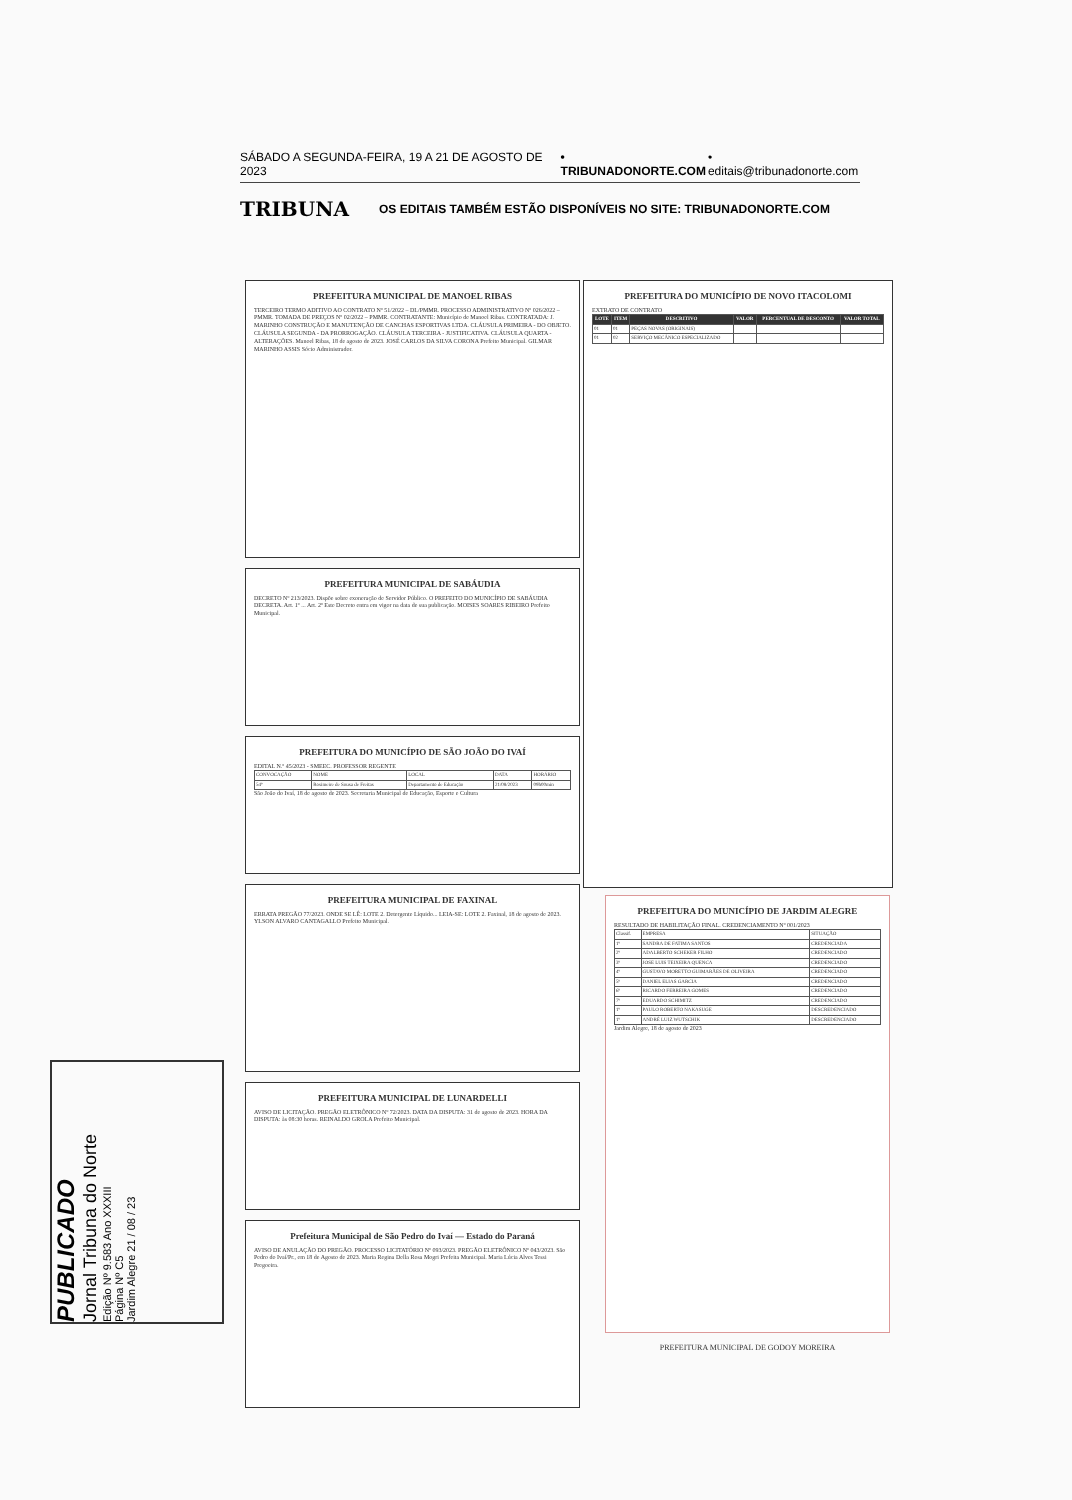SÁBADO A SEGUNDA-FEIRA, 19 A 21 DE AGOSTO DE 2023 • TRIBUNADONORTE.COM • editais@tribunadonorte.com
TRIBUNA OS EDITAIS TAMBÉM ESTÃO DISPONÍVEIS NO SITE: TRIBUNADONORTE.COM
PREFEITURA MUNICIPAL DE MANOEL RIBAS
TERCEIRO TERMO ADITIVO AO CONTRATO Nº 51/2022 – DL/PMMR. PROCESSO ADMINISTRATIVO Nº 026/2022 – PMMR. TOMADA DE PREÇOS Nº 02/2022 – PMMR. CONTRATANTE: Município de Manoel Ribas. CONTRATADA: J. MARINHO CONSTRUÇÃO E MANUTENÇÃO DE CANCHAS ESPORTIVAS LTDA. CLÁUSULA PRIMEIRA - DO OBJETO. CLÁUSULA SEGUNDA - DA PRORROGAÇÃO. CLÁUSULA TERCEIRA - JUSTIFICATIVA. CLÁUSULA QUARTA - ALTERAÇÕES. Manoel Ribas, 18 de agosto de 2023. JOSÉ CARLOS DA SILVA CORONA Prefeito Municipal. GILMAR MARINHO ASSIS Sócio Administrador.
PREFEITURA MUNICIPAL DE SABÁUDIA
DECRETO Nº 213/2023. Dispõe sobre exoneração de Servidor Público. O PREFEITO DO MUNICÍPIO DE SABÁUDIA DECRETA. Art. 1º ... Art. 2º Este Decreto entra em vigor na data de sua publicação. MOISES SOARES RIBEIRO Prefeito Municipal.
PREFEITURA DO MUNICÍPIO DE SÃO JOÃO DO IVAÍ
EDITAL N.º 45/2023 - SMEEC. PROFESSOR REGENTE
| CONVOCAÇÃO | NOME | LOCAL | DATA | HORÁRIO |
| 54º | Rosimeire de Sousa de Freitas | Departamento de Educação | 21/08/2023 | 09h00min |
São João do Ivaí, 18 de agosto de 2023. Secretaria Municipal de Educação, Esporte e Cultura
PREFEITURA MUNICIPAL DE FAXINAL
ERRATA PREGÃO 77/2023. ONDE SE LÊ: LOTE 2. Detergente Líquido... LEIA-SE: LOTE 2. Faxinal, 18 de agosto de 2023. YLSON ALVARO CANTAGALLO Prefeito Municipal.
PREFEITURA MUNICIPAL DE LUNARDELLI
AVISO DE LICITAÇÃO. PREGÃO ELETRÔNICO Nº 72/2023. DATA DA DISPUTA: 31 de agosto de 2023. HORA DA DISPUTA: às 08:30 horas. REINALDO GROLA Prefeito Municipal.
Prefeitura Municipal de São Pedro do Ivaí — Estado do Paraná
AVISO DE ANULAÇÃO DO PREGÃO. PROCESSO LICITATÓRIO Nº 093/2023. PREGÃO ELETRÔNICO Nº 043/2023. São Pedro do Ivaí/Pr., em 18 de Agosto de 2023. Maria Regina Della Rosa Mogri Prefeita Municipal. Maria Lúcia Alves Tessi Pregoeira.
PREFEITURA DO MUNICÍPIO DE NOVO ITACOLOMI
EXTRATO DE CONTRATO
| LOTE | ITEM | DESCRITIVO | VALOR | PERCENTUAL DE DESCONTO | VALOR TOTAL |
| --- | --- | --- | --- | --- | --- |
| 01 | 01 | PEÇAS NOVAS (ORIGINAIS) | | | |
| 01 | 02 | SERVIÇO MECÂNICO ESPECIALIZADO | | | |
PREFEITURA DO MUNICÍPIO DE JARDIM ALEGRE
RESULTADO DE HABILITAÇÃO FINAL. CREDENCIAMENTO Nº 001/2023
| Classif. | EMPRESA | SITUAÇÃO |
| 1º | SANDRA DE FATIMA SANTOS | CREDENCIADA |
| 2º | ADALBERTO SCHEKER FILHO | CREDENCIADO |
| 3º | JOSE LUIS TEIXEIRA QUENCA | CREDENCIADO |
| 4º | GUSTAVO MORETTO GUIMARÃES DE OLIVEIRA | CREDENCIADO |
| 5º | DANIEL ELIAS GARCIA | CREDENCIADO |
| 6º | RICARDO FERREIRA GOMES | CREDENCIADO |
| 7º | EDUARDO SCHIMITZ | CREDENCIADO |
| 1º | PAULO ROBERTO NAKASUGE | DESCREDENCIADO |
| 1º | ANDRÉ LUIZ WUTSCHIK | DESCREDENCIADO |
Jardim Alegre, 18 de agosto de 2023
PREFEITURA MUNICIPAL DE GODOY MOREIRA
PUBLICADO
Jornal Tribuna do Norte
Edição Nº 9.583 Ano XXXIII
Página Nº C5
Jardim Alegre 21 / 08 / 23